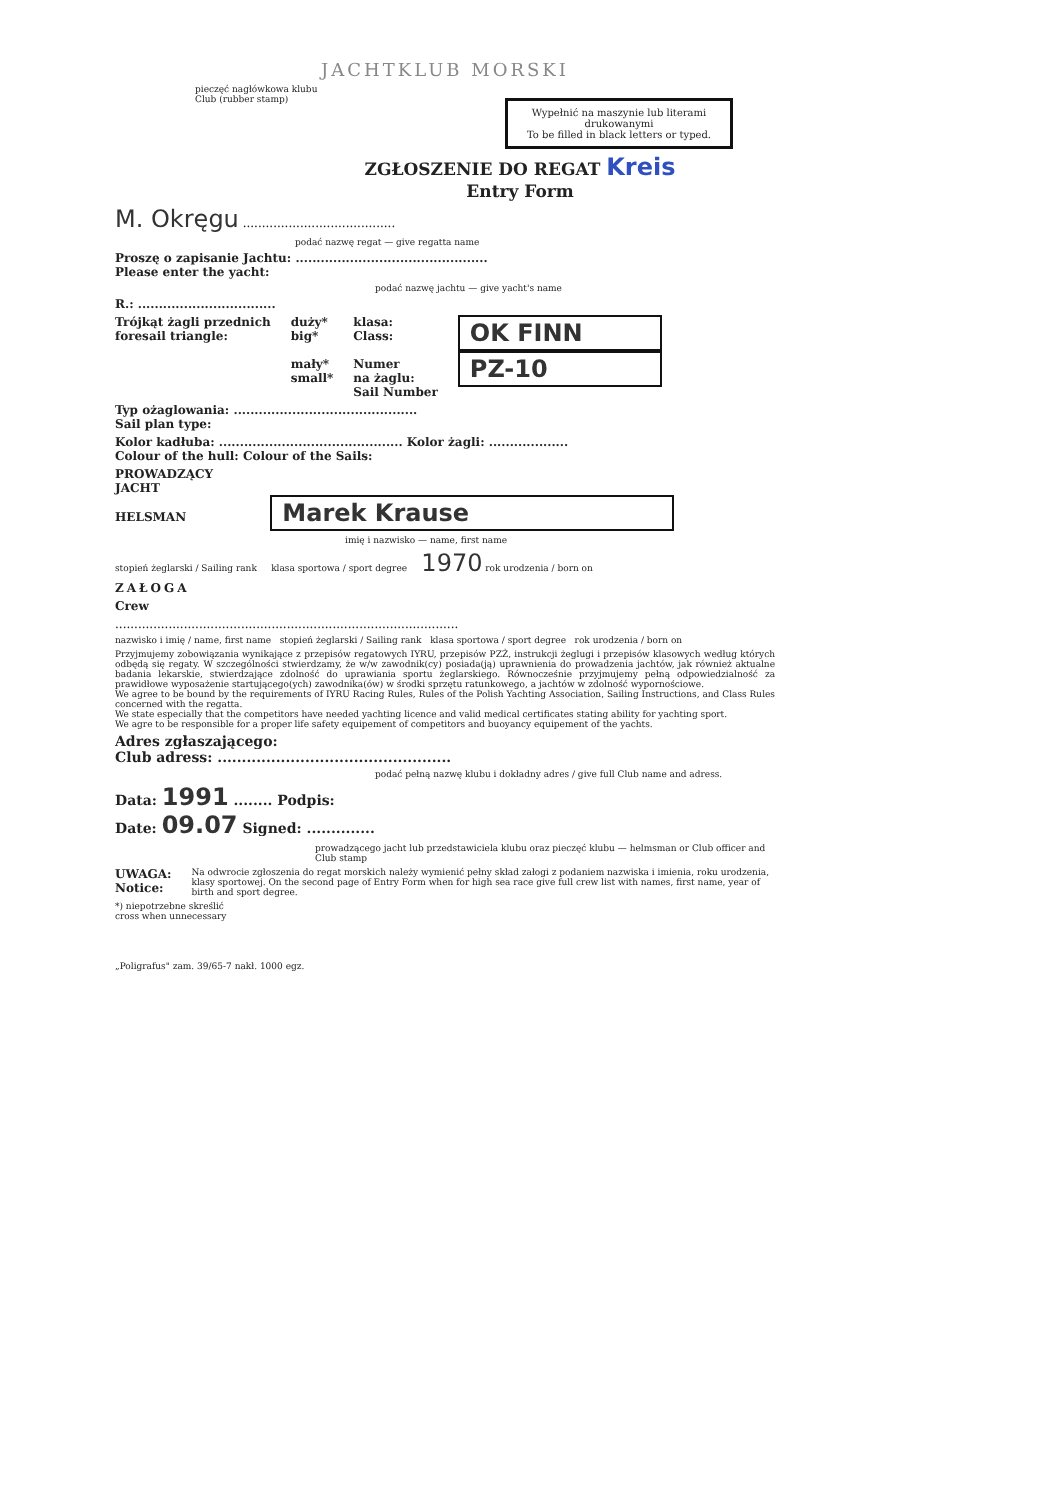JACHTKLUB MORSKI
pieczęć nagłówkowa klubu
Club (rubber stamp)
Wypełnić na maszynie lub literami drukowanymi
To be filled in black letters or typed.
ZGŁOSZENIE DO REGAT Kreis
Entry Form
M. Okręgu ........................................
podać nazwę regat — give regatta name
Proszę o zapisanie Jachtu: ..............................................
Please enter the yacht:
podać nazwę jachtu — give yacht's name
R.: .................................
Trójkąt żagli przednich
foresail triangle:
duży*
big*
mały*
small*
klasa:
Class:
Numer
na żaglu:
Sail Number
OK FINN
PZ-10
Typ ożaglowania: ............................................
Sail plan type:
Kolor kadłuba: ............................................ Kolor żagli: ...................
Colour of the hull: Colour of the Sails:
PROWADZĄCY
JACHT
HELSMAN Marek Krause
imię i nazwisko — name, first name
stopień żeglarski / Sailing rank klasa sportowa / sport degree 1970 rok urodzenia / born on
ZAŁOGA
Crew
..........................................................................................
nazwisko i imię / name, first name stopień żeglarski / Sailing rank klasa sportowa / sport degree rok urodzenia / born on
Przyjmujemy zobowiązania wynikające z przepisów regatowych IYRU, przepisów PZŻ, instrukcji żeglugi i przepisów klasowych według których odbędą się regaty. W szczególności stwierdzamy, że w/w zawodnik(cy) posiada(ją) uprawnienia do prowadzenia jachtów, jak również aktualne badania lekarskie, stwierdzające zdolność do uprawiania sportu żeglarskiego. Równocześnie przyjmujemy pełną odpowiedzialność za prawidłowe wyposażenie startującego(ych) zawodnika(ów) w środki sprzętu ratunkowego, a jachtów w zdolność wypornościowe.
We agree to be bound by the requirements of IYRU Racing Rules, Rules of the Polish Yachting Association, Sailing Instructions, and Class Rules concerned with the regatta.
We state especially that the competitors have needed yachting licence and valid medical certificates stating ability for yachting sport.
We agre to be responsible for a proper life safety equipement of competitors and buoyancy equipement of the yachts.
Adres zgłaszającego:
Club adress: ................................................
podać pełną nazwę klubu i dokładny adres / give full Club name and adress.
Data: 1991 ........ Podpis:
Date: 09.07 Signed: ..............
prowadzącego jacht lub przedstawiciela klubu oraz pieczęć klubu — helmsman or Club officer and Club stamp
UWAGA:
Notice:
Na odwrocie zgłoszenia do regat morskich należy wymienić pełny skład załogi z podaniem nazwiska i imienia, roku urodzenia, klasy sportowej. On the second page of Entry Form when for high sea race give full crew list with names, first name, year of birth and sport degree.
*) niepotrzebne skreślić
cross when unnecessary
„Poligrafus" zam. 39/65-7 nakł. 1000 egz.